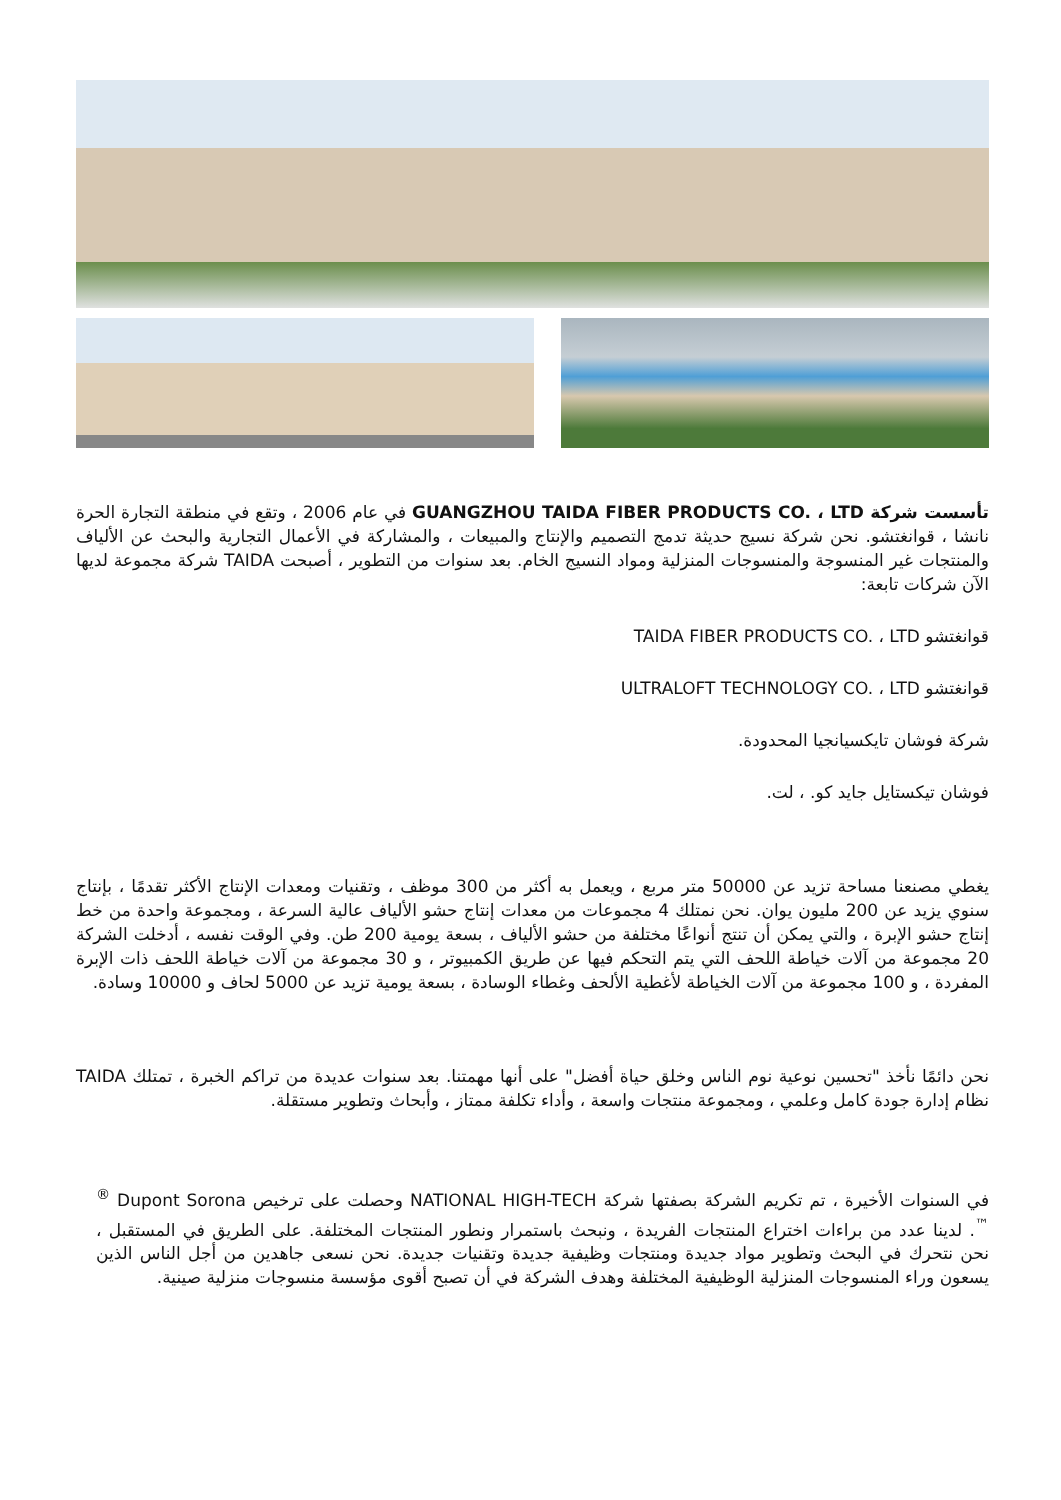تأسست شركة GUANGZHOU TAIDA FIBER PRODUCTS CO. ، LTD في عام 2006 ، وتقع في منطقة التجارة الحرة نانشا ، قوانغتشو. نحن شركة نسيج حديثة تدمج التصميم والإنتاج والمبيعات ، والمشاركة في الأعمال التجارية والبحث عن الألياف والمنتجات غير المنسوجة والمنسوجات المنزلية ومواد النسيج الخام. بعد سنوات من التطوير ، أصبحت TAIDA شركة مجموعة لديها الآن شركات تابعة:
قوانغتشو TAIDA FIBER PRODUCTS CO. ، LTD
قوانغتشو ULTRALOFT TECHNOLOGY CO. ، LTD
شركة فوشان تايكسيانجيا المحدودة.
فوشان تيكستايل جايد كو. ، لت.
يغطي مصنعنا مساحة تزيد عن 50000 متر مربع ، ويعمل به أكثر من 300 موظف ، وتقنيات ومعدات الإنتاج الأكثر تقدمًا ، بإنتاج سنوي يزيد عن 200 مليون يوان. نحن نمتلك 4 مجموعات من معدات إنتاج حشو الألياف عالية السرعة ، ومجموعة واحدة من خط إنتاج حشو الإبرة ، والتي يمكن أن تنتج أنواعًا مختلفة من حشو الألياف ، بسعة يومية 200 طن. وفي الوقت نفسه ، أدخلت الشركة 20 مجموعة من آلات خياطة اللحف التي يتم التحكم فيها عن طريق الكمبيوتر ، و 30 مجموعة من آلات خياطة اللحف ذات الإبرة المفردة ، و 100 مجموعة من آلات الخياطة لأغطية الألحف وغطاء الوسادة ، بسعة يومية تزيد عن 5000 لحاف و 10000 وسادة.
نحن دائمًا نأخذ "تحسين نوعية نوم الناس وخلق حياة أفضل" على أنها مهمتنا. بعد سنوات عديدة من تراكم الخبرة ، تمتلك TAIDA نظام إدارة جودة كامل وعلمي ، ومجموعة منتجات واسعة ، وأداء تكلفة ممتاز ، وأبحاث وتطوير مستقلة.
في السنوات الأخيرة ، تم تكريم الشركة بصفتها شركة NATIONAL HIGH-TECH وحصلت على ترخيص Dupont Sorona <sup>®</sup> <sup>™</sup>. لدينا عدد من براءات اختراع المنتجات الفريدة ، ونبحث باستمرار ونطور المنتجات المختلفة. على الطريق في المستقبل ، نحن نتحرك في البحث وتطوير مواد جديدة ومنتجات وظيفية جديدة وتقنيات جديدة. نحن نسعى جاهدين من أجل الناس الذين يسعون وراء المنسوجات المنزلية الوظيفية المختلفة وهدف الشركة في أن تصبح أقوى مؤسسة منسوجات منزلية صينية.